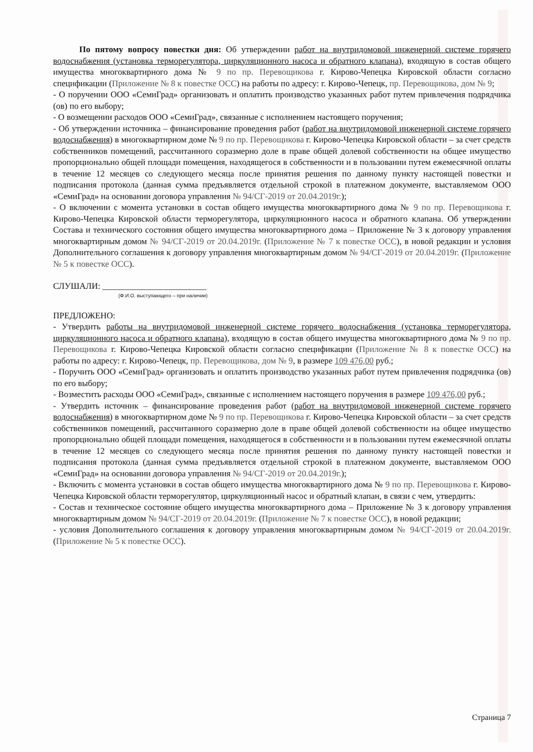По пятому вопросу повестки дня: Об утверждении работ на внутридомовой инженерной системе горячего водоснабжения (установка терморегулятора, циркуляционного насоса и обратного клапана), входящую в состав общего имущества многоквартирного дома № 9 по пр. Перевощикова г. Кирово-Чепецка Кировской области согласно спецификации (Приложение № 8 к повестке ОСС) на работы по адресу: г. Кирово-Чепецк, пр. Перевощикова, дом № 9;
- О поручении ООО «СемиГрад» организовать и оплатить производство указанных работ путем привлечения подрядчика (ов) по его выбору;
- О возмещении расходов ООО «СемиГрад», связанные с исполнением настоящего поручения;
- Об утверждении источника – финансирование проведения работ (работ на внутридомовой инженерной системе горячего водоснабжения) в многоквартирном доме № 9 по пр. Перевощикова г. Кирово-Чепецка Кировской области – за счет средств собственников помещений, рассчитанного соразмерно доле в праве общей долевой собственности на общее имущество пропорционально общей площади помещения, находящегося в собственности и в пользовании путем ежемесячной оплаты в течение 12 месяцев со следующего месяца после принятия решения по данному пункту настоящей повестки и подписания протокола (данная сумма предъявляется отдельной строкой в платежном документе, выставляемом ООО «СемиГрад» на основании договора управления № 94/СГ-2019 от 20.04.2019г.);
- О включении с момента установки в состав общего имущества многоквартирного дома № 9 по пр. Перевощикова г. Кирово-Чепецка Кировской области терморегулятора, циркуляционного насоса и обратного клапана. Об утверждении Состава и технического состояния общего имущества многоквартирного дома – Приложение № 3 к договору управления многоквартирным домом № 94/СГ-2019 от 20.04.2019г. (Приложение № 7 к повестке ОСС), в новой редакции и условия Дополнительного соглашения к договору управления многоквартирным домом № 94/СГ-2019 от 20.04.2019г. (Приложение № 5 к повестке ОСС).
СЛУШАЛИ: ________________________
(Ф.И.О. выступающего – при наличии)
ПРЕДЛОЖЕНО:
- Утвердить работы на внутридомовой инженерной системе горячего водоснабжения (установка терморегулятора, циркуляционного насоса и обратного клапана), входящую в состав общего имущества многоквартирного дома № 9 по пр. Перевощикова г. Кирово-Чепецка Кировской области согласно спецификации (Приложение № 8 к повестке ОСС) на работы по адресу: г. Кирово-Чепецк, пр. Перевощикова, дом № 9, в размере 109 476,00 руб.;
- Поручить ООО «СемиГрад» организовать и оплатить производство указанных работ путем привлечения подрядчика (ов) по его выбору;
- Возместить расходы ООО «СемиГрад», связанные с исполнением настоящего поручения в размере 109 476,00 руб.;
- Утвердить источник – финансирование проведения работ (работ на внутридомовой инженерной системе горячего водоснабжения) в многоквартирном доме № 9 по пр. Перевощикова г. Кирово-Чепецка Кировской области – за счет средств собственников помещений, рассчитанного соразмерно доле в праве общей долевой собственности на общее имущество пропорционально общей площади помещения, находящегося в собственности и в пользовании путем ежемесячной оплаты в течение 12 месяцев со следующего месяца после принятия решения по данному пункту настоящей повестки и подписания протокола (данная сумма предъявляется отдельной строкой в платежном документе, выставляемом ООО «СемиГрад» на основании договора управления № 94/СГ-2019 от 20.04.2019г.);
- Включить с момента установки в состав общего имущества многоквартирного дома № 9 по пр. Перевощикова г. Кирово-Чепецка Кировской области терморегулятор, циркуляционный насос и обратный клапан, в связи с чем, утвердить:
- Состав и техническое состояние общего имущества многоквартирного дома – Приложение № 3 к договору управления многоквартирным домом № 94/СГ-2019 от 20.04.2019г. (Приложение № 7 к повестке ОСС), в новой редакции;
- условия Дополнительного соглашения к договору управления многоквартирным домом № 94/СГ-2019 от 20.04.2019г. (Приложение № 5 к повестке ОСС).
Страница 7